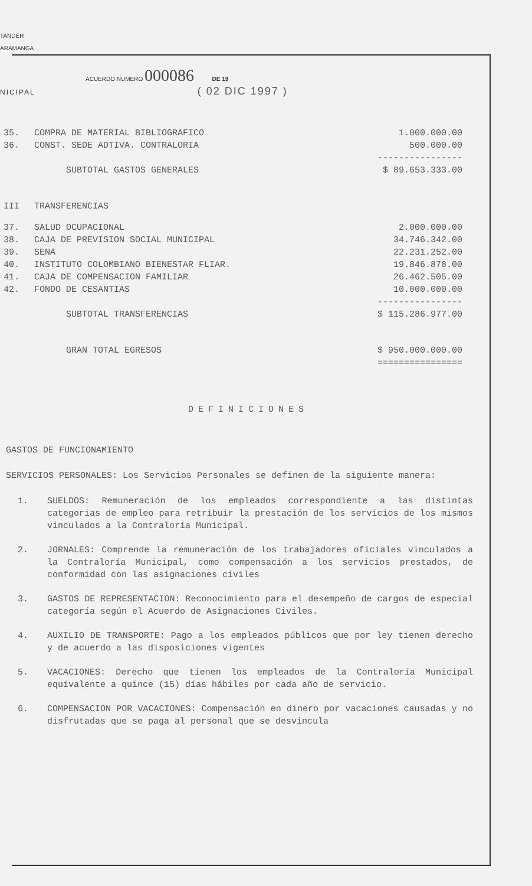TANDER
ARAMANGA
ACUERDO NUMERO 000086 DE 19
NICIPAL ( 02 DIC 1997 )
| 35. | COMPRA DE MATERIAL BIBLIOGRAFICO | 1.000.000.00 |
| 36. | CONST. SEDE ADTIVA. CONTRALORIA | 500.000.00 |
| | | ---------------- |
| | SUBTOTAL GASTOS GENERALES | $ 89.653.333.00 |
| III | TRANSFERENCIAS | |
| 37. | SALUD OCUPACIONAL | 2.000.000.00 |
| 38. | CAJA DE PREVISION SOCIAL MUNICIPAL | 34.746.342.00 |
| 39. | SENA | 22.231.252.00 |
| 40. | INSTITUTO COLOMBIANO BIENESTAR FLIAR. | 19.846.878.00 |
| 41. | CAJA DE COMPENSACION FAMILIAR | 26.462.505.00 |
| 42. | FONDO DE CESANTIAS | 10.000.000.00 |
| | | ---------------- |
| | SUBTOTAL TRANSFERENCIAS | $ 115.286.977.00 |
| | GRAN TOTAL EGRESOS | $ 950.000.000.00 ================ |
DEFINICIONES
GASTOS DE FUNCIONAMIENTO
SERVICIOS PERSONALES: Los Servicios Personales se definen de la siguiente manera:
1. SUELDOS: Remuneración de los empleados correspondiente a las distintas categorias de empleo para retribuir la prestación de los servicios de los mismos vinculados a la Contraloría Municipal.
2. JORNALES: Comprende la remuneración de los trabajadores oficiales vinculados a la Contraloría Municipal, como compensación a los servicios prestados, de conformidad con las asignaciones civiles
3. GASTOS DE REPRESENTACION: Reconocimiento para el desempeño de cargos de especial categoría según el Acuerdo de Asignaciones Civiles.
4. AUXILIO DE TRANSPORTE: Pago a los empleados públicos que por ley tienen derecho y de acuerdo a las disposiciones vigentes
5. VACACIONES: Derecho que tienen los empleados de la Contraloría Municipal equivalente a quince (15) días hábiles por cada año de servicio.
6. COMPENSACION POR VACACIONES: Compensación en dinero por vacaciones causadas y no disfrutadas que se paga al personal que se desvincula